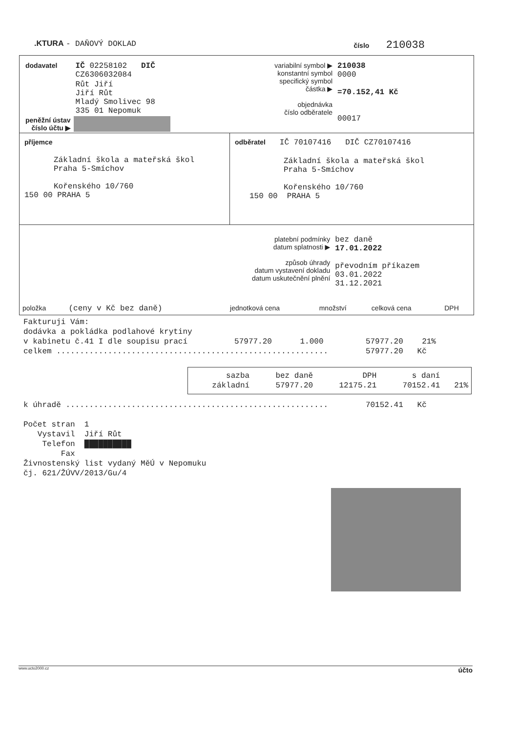.KTURA - DAŇOVÝ DOKLAD číslo 210038
| / dodavatel / IČ 02258102 DIČ CZ6306032084 / / / Růt Jiří Jiří Růt Mladý Smolivec 98 335 01 Nepomuk / / peněžní ústav číslo účtu ▶ / / | / variabilní symbol ▶ konstantní symbol specifický symbol částka ▶ objednávka číslo odběratele / 210038 0000 =70.152,41 Kč 00017 / |
příjemce
Základní škola a mateřská škol
Praha 5-Smíchov
Kořenského 10/760
150 00 PRAHA 5
odběratel IČ 70107416 DIČ CZ70107416
Základní škola a mateřská škol
Praha 5-Smíchov
Kořenského 10/760
150 00 PRAHA 5
| platební podmínky datum splatnosti ▶ způsob úhrady datum vystavení dokladu datum uskutečnění plnění | bez daně 17.01.2022 převodním příkazem 03.01.2022 31.12.2021 |
| položka | (ceny v Kč bez daně) | jednotková cena | množství | celková cena | DPH |
Fakturuji Vám:
dodávka a pokládka podlahové krytiny
v kabinetu č.41 I dle soupisu prací          57977.20      1.000         57977.20    21%
celkem ..........................................................        57977.20   Kč
| sazba | bez daně | DPH | s daní | |
| základní | 57977.20 | 12175.21 | 70152.41 | 21% |
k úhradě ........................................................        70152.41   Kč

Počet stran  1
   Vystavil  Jiří Růt
    Telefon  ██████████
        Fax
Živnostenský list vydaný MěÚ v Nepomuku
čj. 621/ŽÚVV/2013/Gu/4
www.ucto2000.cz účto